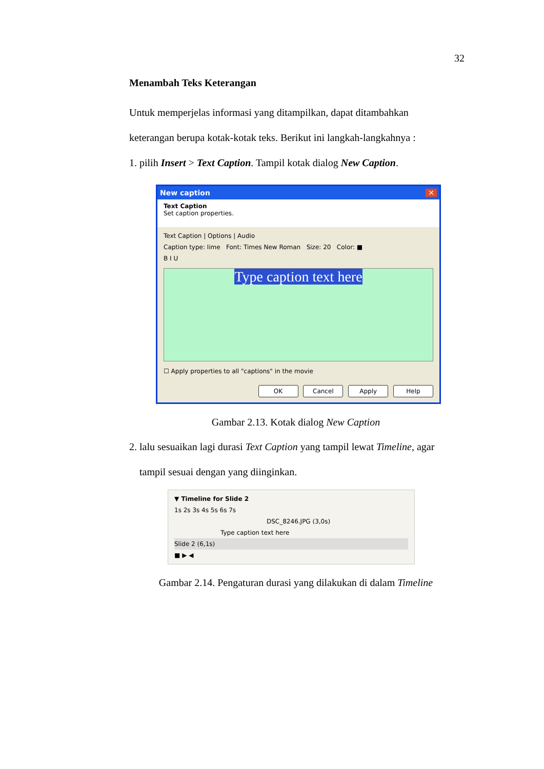32
Menambah Teks Keterangan
Untuk memperjelas informasi yang ditampilkan, dapat ditambahkan
keterangan berupa kotak-kotak teks. Berikut ini langkah-langkahnya :
1. pilih Insert > Text Caption. Tampil kotak dialog New Caption.
New caption ✕
Text Caption
Set caption properties.
Text Caption | Options | Audio
Caption type: lime Font: Times New Roman Size: 20 Color: ■
B I U
Type caption text here
☐ Apply properties to all "captions" in the movie
OK Cancel Apply Help
Gambar 2.13. Kotak dialog New Caption
2. lalu sesuaikan lagi durasi Text Caption yang tampil lewat Timeline, agar
tampil sesuai dengan yang diinginkan.
▼ Timeline for Slide 2
1s 2s 3s 4s 5s 6s 7s
DSC_8246.JPG (3,0s)
Type caption text here
Slide 2 (6,1s)
■ ▶ ◀
Gambar 2.14. Pengaturan durasi yang dilakukan di dalam Timeline